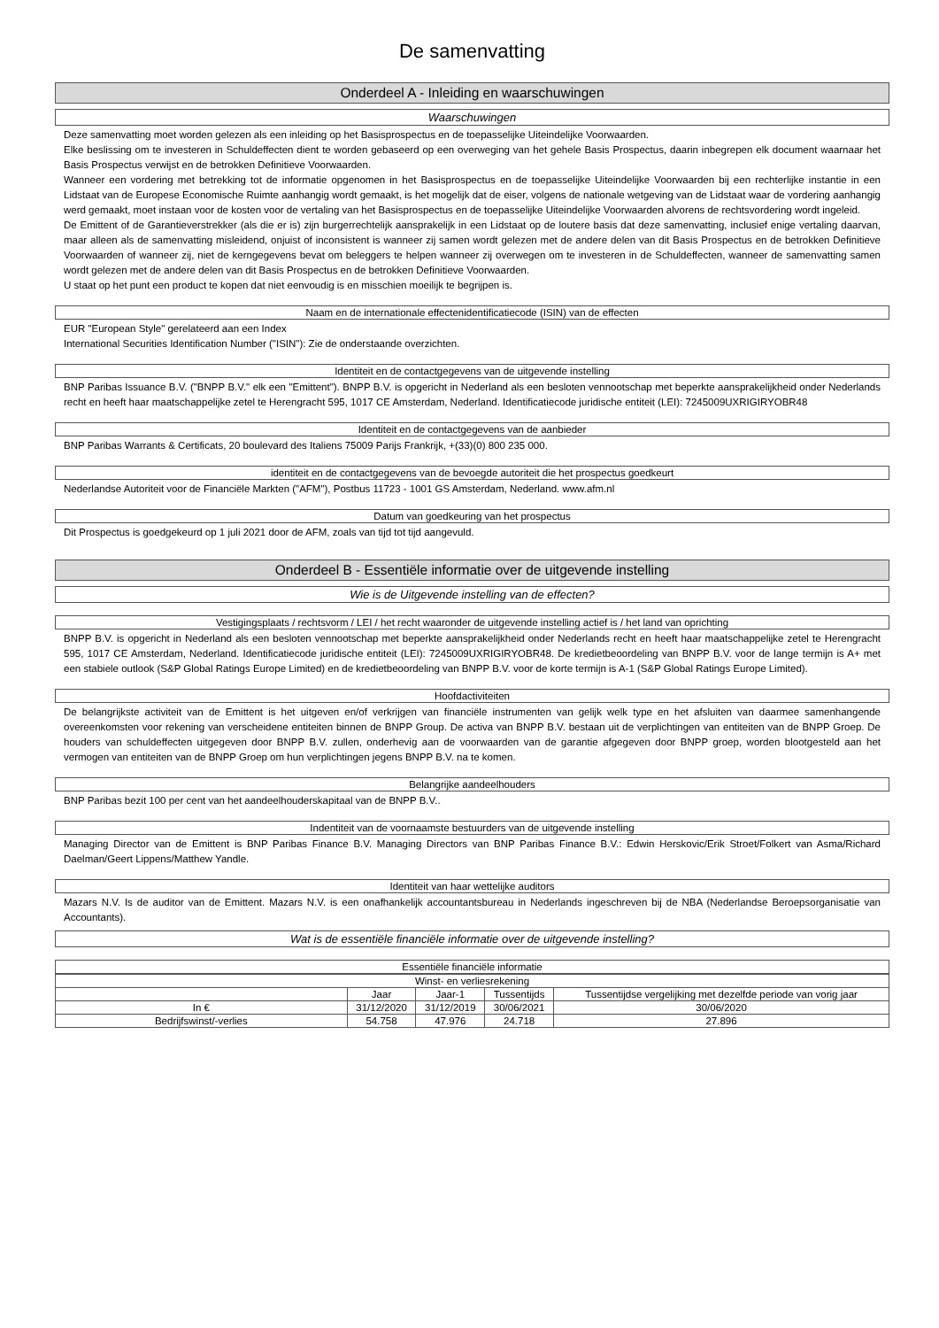De samenvatting
Onderdeel A - Inleiding en waarschuwingen
Waarschuwingen
Deze samenvatting moet worden gelezen als een inleiding op het Basisprospectus en de toepasselijke Uiteindelijke Voorwaarden.
Elke beslissing om te investeren in Schuldeffecten dient te worden gebaseerd op een overweging van het gehele Basis Prospectus, daarin inbegrepen elk document waarnaar het Basis Prospectus verwijst en de betrokken Definitieve Voorwaarden.
Wanneer een vordering met betrekking tot de informatie opgenomen in het Basisprospectus en de toepasselijke Uiteindelijke Voorwaarden bij een rechterlijke instantie in een Lidstaat van de Europese Economische Ruimte aanhangig wordt gemaakt, is het mogelijk dat de eiser, volgens de nationale wetgeving van de Lidstaat waar de vordering aanhangig werd gemaakt, moet instaan voor de kosten voor de vertaling van het Basisprospectus en de toepasselijke Uiteindelijke Voorwaarden alvorens de rechtsvordering wordt ingeleid.
De Emittent of de Garantieverstrekker (als die er is) zijn burgerrechtelijk aansprakelijk in een Lidstaat op de loutere basis dat deze samenvatting, inclusief enige vertaling daarvan, maar alleen als de samenvatting misleidend, onjuist of inconsistent is wanneer zij samen wordt gelezen met de andere delen van dit Basis Prospectus en de betrokken Definitieve Voorwaarden of wanneer zij, niet de kerngegevens bevat om beleggers te helpen wanneer zij overwegen om te investeren in de Schuldeffecten, wanneer de samenvatting samen wordt gelezen met de andere delen van dit Basis Prospectus en de betrokken Definitieve Voorwaarden.
U staat op het punt een product te kopen dat niet eenvoudig is en misschien moeilijk te begrijpen is.
Naam en de internationale effectenidentificatiecode (ISIN) van de effecten
EUR "European Style" gerelateerd aan een Index
International Securities Identification Number ("ISIN"): Zie de onderstaande overzichten.
Identiteit en de contactgegevens van de uitgevende instelling
BNP Paribas Issuance B.V. ("BNPP B.V." elk een "Emittent"). BNPP B.V. is opgericht in Nederland als een besloten vennootschap met beperkte aansprakelijkheid onder Nederlands recht en heeft haar maatschappelijke zetel te Herengracht 595, 1017 CE Amsterdam, Nederland. Identificatiecode juridische entiteit (LEI): 7245009UXRIGIRYOBR48
Identiteit en de contactgegevens van de aanbieder
BNP Paribas Warrants & Certificats, 20 boulevard des Italiens 75009 Parijs Frankrijk, +(33)(0) 800 235 000.
identiteit en de contactgegevens van de bevoegde autoriteit die het prospectus goedkeurt
Nederlandse Autoriteit voor de Financiële Markten ("AFM"), Postbus 11723 - 1001 GS Amsterdam, Nederland. www.afm.nl
Datum van goedkeuring van het prospectus
Dit Prospectus is goedgekeurd op 1 juli 2021 door de AFM, zoals van tijd tot tijd aangevuld.
Onderdeel B - Essentiële informatie over de uitgevende instelling
Wie is de Uitgevende instelling van de effecten?
Vestigingsplaats / rechtsvorm / LEI / het recht waaronder de uitgevende instelling actief is / het land van oprichting
BNPP B.V. is opgericht in Nederland als een besloten vennootschap met beperkte aansprakelijkheid onder Nederlands recht en heeft haar maatschappelijke zetel te Herengracht 595, 1017 CE Amsterdam, Nederland. Identificatiecode juridische entiteit (LEI): 7245009UXRIGIRYOBR48. De kredietbeoordeling van BNPP B.V. voor de lange termijn is A+ met een stabiele outlook (S&P Global Ratings Europe Limited) en de kredietbeoordeling van BNPP B.V. voor de korte termijn is A-1 (S&P Global Ratings Europe Limited).
Hoofdactiviteiten
De belangrijkste activiteit van de Emittent is het uitgeven en/of verkrijgen van financiële instrumenten van gelijk welk type en het afsluiten van daarmee samenhangende overeenkomsten voor rekening van verscheidene entiteiten binnen de BNPP Group. De activa van BNPP B.V. bestaan uit de verplichtingen van entiteiten van de BNPP Groep. De houders van schuldeffecten uitgegeven door BNPP B.V. zullen, onderhevig aan de voorwaarden van de garantie afgegeven door BNPP groep, worden blootgesteld aan het vermogen van entiteiten van de BNPP Groep om hun verplichtingen jegens BNPP B.V. na te komen.
Belangrijke aandeelhouders
BNP Paribas bezit 100 per cent van het aandeelhouderskapitaal van de BNPP B.V..
Indentiteit van de voornaamste bestuurders van de uitgevende instelling
Managing Director van de Emittent is BNP Paribas Finance B.V. Managing Directors van BNP Paribas Finance B.V.: Edwin Herskovic/Erik Stroet/Folkert van Asma/Richard Daelman/Geert Lippens/Matthew Yandle.
Identiteit van haar wettelijke auditors
Mazars N.V. Is de auditor van de Emittent. Mazars N.V. is een onafhankelijk accountantsbureau in Nederlands ingeschreven bij de NBA (Nederlandse Beroepsorganisatie van Accountants).
Wat is de essentiële financiële informatie over de uitgevende instelling?
Essentiële financiële informatie
| Winst- en verliesrekening | | | | |
| --- | --- | --- | --- | --- |
| | Jaar | Jaar-1 | Tussentijds | Tussentijdse vergelijking met dezelfde periode van vorig jaar |
| In € | 31/12/2020 | 31/12/2019 | 30/06/2021 | 30/06/2020 |
| Bedrijfswinst/-verlies | 54.758 | 47.976 | 24.718 | 27.896 |